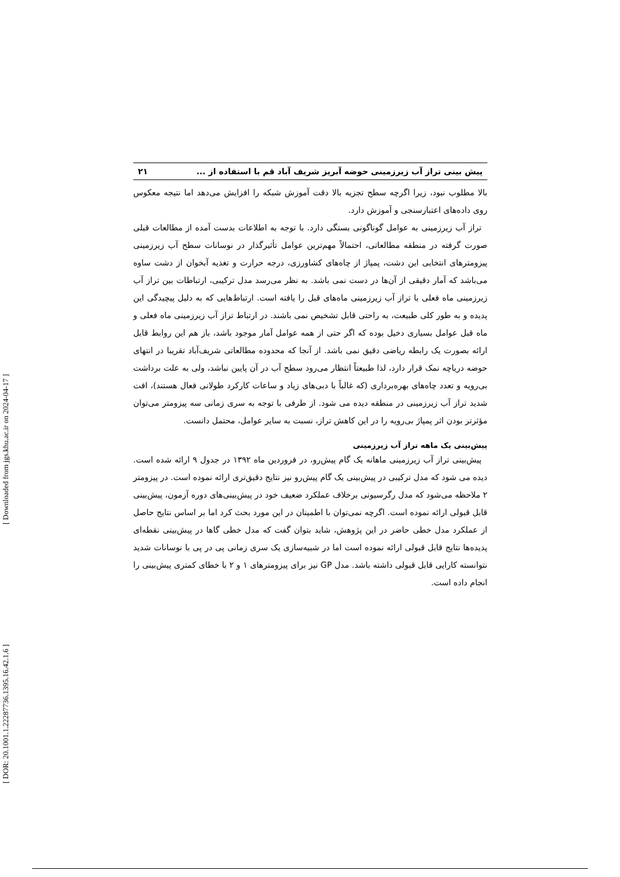[ DOR: 20.1001.1.22287736.1395.16.42.1.6 ] [ Downloaded from jgs.khu.ac.ir on 2024-04-17 ]
پیش بینی تراز آب زیرزمینی حوضه آبریز شریف آباد قم با استفاده از ... ۲۱
بالا مطلوب نبود، زیرا اگرچه سطح تجزیه بالا دقت آموزش شبکه را افزایش می‌دهد اما نتیجه معکوس روی داده‌های اعتبارسنجی و آموزش دارد.
تراز آب زیرزمینی به عوامل گوناگونی بستگی دارد. با توجه به اطلاعات بدست آمده از مطالعات قبلی صورت گرفته در منطقه مطالعاتی، احتمالاً مهم‌ترین عوامل تأثیرگذار در نوسانات سطح آب زیرزمینی پیزومترهای انتخابی این دشت، پمپاژ از چاه‌های کشاورزی، درجه حرارت و تغذیه آبخوان از دشت ساوه می‌باشد که آمار دقیقی از آن‌ها در دست نمی باشد. به نظر می‌رسد مدل ترکیبی، ارتباطات بین تراز آب زیرزمینی ماه فعلی با تراز آب زیرزمینی ماه‌های قبل را یافته است. ارتباط‌هایی که به دلیل پیچیدگی این پدیده و به طور کلی طبیعت، به راحتی قابل تشخیص نمی باشند. در ارتباط تراز آب زیرزمینی ماه فعلی و ماه قبل عوامل بسیاری دخیل بوده که اگر حتی از همه عوامل آمار موجود باشد، باز هم این روابط قابل ارائه بصورت یک رابطه ریاضی دقیق نمی باشد. از آنجا که محدوده مطالعاتی شریف‌آباد تقریبا در انتهای حوضه دریاچه نمک قرار دارد، لذا طبیعتاً انتظار می‌رود سطح آب در آن پایین نباشد، ولی به علت برداشت بی‌رویه و تعدد چاه‌های بهره‌برداری (که غالباً با دبی‌های زیاد و ساعات کارکرد طولانی فعال هستند)، افت شدید تراز آب زیرزمینی در منطقه دیده می شود. از طرفی با توجه به سری زمانی سه پیزومتر می‌توان مؤثرتر بودن اثر پمپاژ بی‌رویه را در این کاهش تراز، نسبت به سایر عوامل، محتمل دانست.
پیش‌بینی یک ماهه تراز آب زیرزمینی
پیش‌بینی تراز آب زیرزمینی ماهانه یک گام پیش‌رو، در فروردین ماه ۱۳۹۲ در جدول ۹ ارائه شده است. دیده می شود که مدل ترکیبی در پیش‌بینی یک گام پیش‌رو نیز نتایج دقیق‌تری ارائه نموده است. در پیزومتر ۲ ملاحظه می‌شود که مدل رگرسیونی برخلاف عملکرد ضعیف خود در پیش‌بینی‌های دوره آزمون، پیش‌بینی قابل قبولی ارائه نموده است. اگرچه نمی‌توان با اطمینان در این مورد بحث کرد اما بر اساس نتایج حاصل از عملکرد مدل خطی حاضر در این پژوهش، شاید بتوان گفت که مدل خطی گاها در پیش‌بینی نقطه‌ای پدیده‌ها نتایج قابل قبولی ارائه نموده است اما در شبیه‌سازی یک سری زمانی پی در پی با نوسانات شدید نتوانسته کارایی قابل قبولی داشته باشد. مدل GP نیز برای پیزومترهای ۱ و ۲ با خطای کمتری پیش‌بینی را انجام داده است.